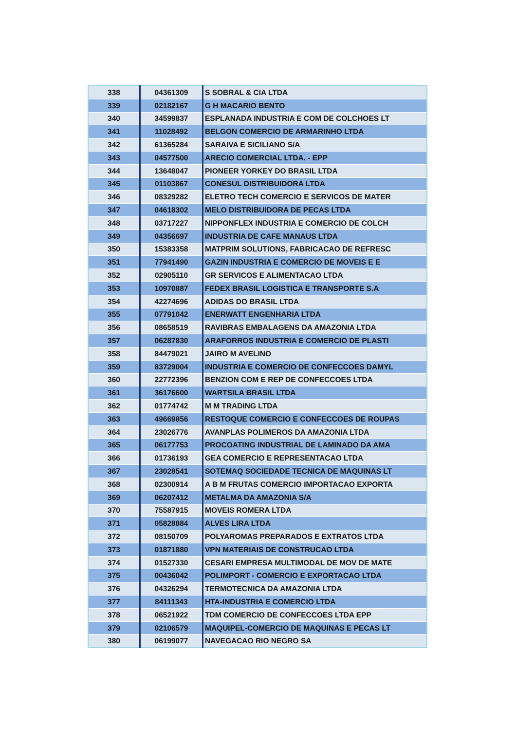| 338 | 04361309 | S SOBRAL & CIA LTDA |
| 339 | 02182167 | G H MACARIO BENTO |
| 340 | 34599837 | ESPLANADA INDUSTRIA E COM DE COLCHOES LT |
| 341 | 11028492 | BELGON COMERCIO DE ARMARINHO LTDA |
| 342 | 61365284 | SARAIVA E SICILIANO S/A |
| 343 | 04577500 | ARECIO COMERCIAL LTDA. - EPP |
| 344 | 13648047 | PIONEER YORKEY DO BRASIL LTDA |
| 345 | 01103867 | CONESUL DISTRIBUIDORA LTDA |
| 346 | 08329282 | ELETRO TECH COMERCIO E SERVICOS DE MATER |
| 347 | 04618302 | MELO DISTRIBUIDORA DE PECAS LTDA |
| 348 | 03717227 | NIPPONFLEX INDUSTRIA E COMERCIO DE COLCH |
| 349 | 04356697 | INDUSTRIA DE CAFE MANAUS LTDA |
| 350 | 15383358 | MATPRIM SOLUTIONS, FABRICACAO DE REFRESC |
| 351 | 77941490 | GAZIN INDUSTRIA E COMERCIO DE MOVEIS E E |
| 352 | 02905110 | GR SERVICOS E ALIMENTACAO LTDA |
| 353 | 10970887 | FEDEX BRASIL LOGISTICA E TRANSPORTE S.A |
| 354 | 42274696 | ADIDAS DO BRASIL LTDA |
| 355 | 07791042 | ENERWATT ENGENHARIA LTDA |
| 356 | 08658519 | RAVIBRAS EMBALAGENS DA AMAZONIA LTDA |
| 357 | 06287830 | ARAFORROS INDUSTRIA E COMERCIO DE PLASTI |
| 358 | 84479021 | JAIRO M AVELINO |
| 359 | 83729004 | INDUSTRIA E COMERCIO DE CONFECCOES DAMYL |
| 360 | 22772396 | BENZION COM E REP DE CONFECCOES LTDA |
| 361 | 36176600 | WARTSILA BRASIL LTDA |
| 362 | 01774742 | M M TRADING LTDA |
| 363 | 49669856 | RESTOQUE COMERCIO E CONFECCOES DE ROUPAS |
| 364 | 23026776 | AVANPLAS POLIMEROS DA AMAZONIA LTDA |
| 365 | 06177753 | PROCOATING INDUSTRIAL DE LAMINADO DA AMA |
| 366 | 01736193 | GEA COMERCIO E REPRESENTACAO LTDA |
| 367 | 23028541 | SOTEMAQ SOCIEDADE TECNICA DE MAQUINAS LT |
| 368 | 02300914 | A B M FRUTAS COMERCIO IMPORTACAO EXPORTA |
| 369 | 06207412 | METALMA DA AMAZONIA S/A |
| 370 | 75587915 | MOVEIS ROMERA LTDA |
| 371 | 05828884 | ALVES LIRA LTDA |
| 372 | 08150709 | POLYAROMAS PREPARADOS E EXTRATOS LTDA |
| 373 | 01871880 | VPN MATERIAIS DE CONSTRUCAO LTDA |
| 374 | 01527330 | CESARI EMPRESA MULTIMODAL DE MOV DE MATE |
| 375 | 00436042 | POLIMPORT - COMERCIO E EXPORTACAO LTDA |
| 376 | 04326294 | TERMOTECNICA DA AMAZONIA LTDA |
| 377 | 84111343 | HTA-INDUSTRIA E COMERCIO LTDA |
| 378 | 06521922 | TDM COMERCIO DE CONFECCOES LTDA EPP |
| 379 | 02106579 | MAQUIPEL-COMERCIO DE MAQUINAS E PECAS LT |
| 380 | 06199077 | NAVEGACAO RIO NEGRO SA |